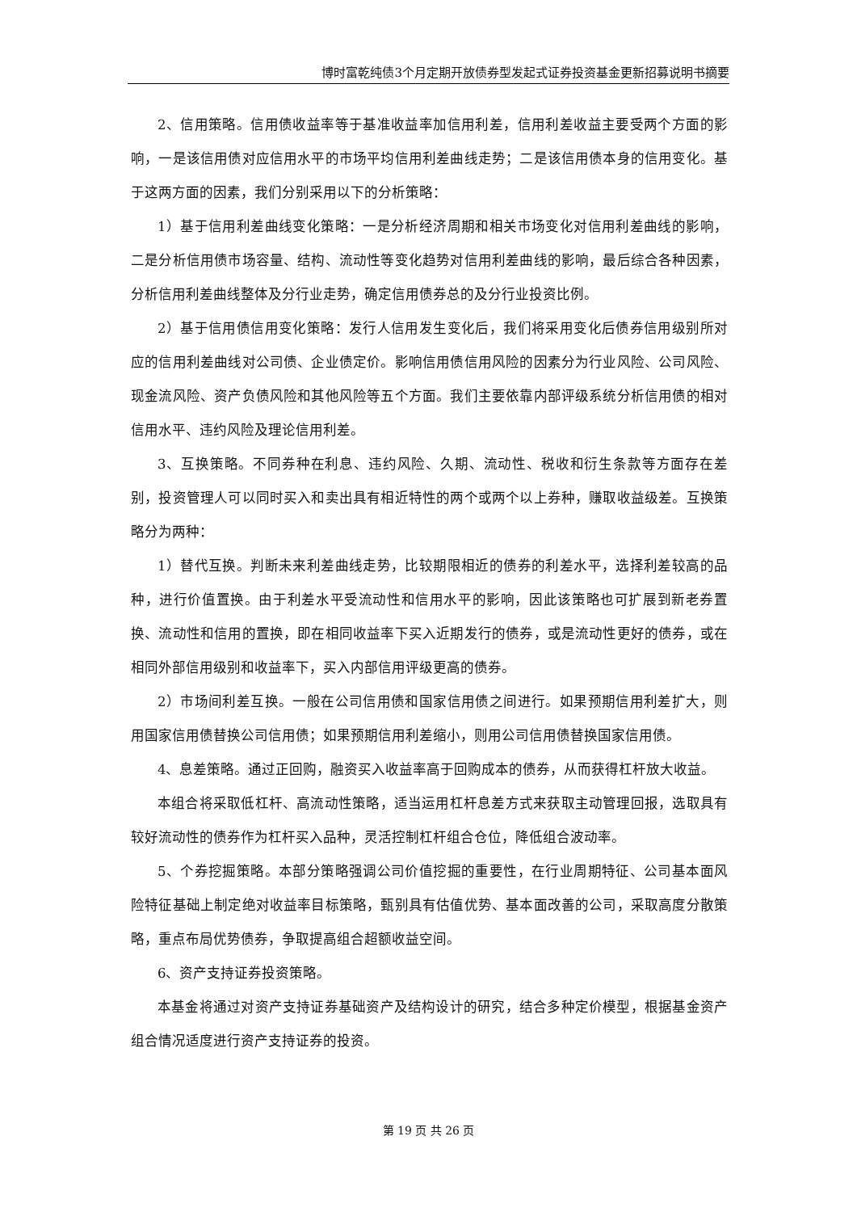博时富乾纯债3个月定期开放债券型发起式证券投资基金更新招募说明书摘要
2、信用策略。信用债收益率等于基准收益率加信用利差，信用利差收益主要受两个方面的影响，一是该信用债对应信用水平的市场平均信用利差曲线走势；二是该信用债本身的信用变化。基于这两方面的因素，我们分别采用以下的分析策略：
1）基于信用利差曲线变化策略：一是分析经济周期和相关市场变化对信用利差曲线的影响，二是分析信用债市场容量、结构、流动性等变化趋势对信用利差曲线的影响，最后综合各种因素，分析信用利差曲线整体及分行业走势，确定信用债券总的及分行业投资比例。
2）基于信用债信用变化策略：发行人信用发生变化后，我们将采用变化后债券信用级别所对应的信用利差曲线对公司债、企业债定价。影响信用债信用风险的因素分为行业风险、公司风险、现金流风险、资产负债风险和其他风险等五个方面。我们主要依靠内部评级系统分析信用债的相对信用水平、违约风险及理论信用利差。
3、互换策略。不同券种在利息、违约风险、久期、流动性、税收和衍生条款等方面存在差别，投资管理人可以同时买入和卖出具有相近特性的两个或两个以上券种，赚取收益级差。互换策略分为两种：
1）替代互换。判断未来利差曲线走势，比较期限相近的债券的利差水平，选择利差较高的品种，进行价值置换。由于利差水平受流动性和信用水平的影响，因此该策略也可扩展到新老券置换、流动性和信用的置换，即在相同收益率下买入近期发行的债券，或是流动性更好的债券，或在相同外部信用级别和收益率下，买入内部信用评级更高的债券。
2）市场间利差互换。一般在公司信用债和国家信用债之间进行。如果预期信用利差扩大，则用国家信用债替换公司信用债；如果预期信用利差缩小，则用公司信用债替换国家信用债。
4、息差策略。通过正回购，融资买入收益率高于回购成本的债券，从而获得杠杆放大收益。
本组合将采取低杠杆、高流动性策略，适当运用杠杆息差方式来获取主动管理回报，选取具有较好流动性的债券作为杠杆买入品种，灵活控制杠杆组合仓位，降低组合波动率。
5、个券挖掘策略。本部分策略强调公司价值挖掘的重要性，在行业周期特征、公司基本面风险特征基础上制定绝对收益率目标策略，甄别具有估值优势、基本面改善的公司，采取高度分散策略，重点布局优势债券，争取提高组合超额收益空间。
6、资产支持证券投资策略。
本基金将通过对资产支持证券基础资产及结构设计的研究，结合多种定价模型，根据基金资产组合情况适度进行资产支持证券的投资。
第 19 页 共 26 页